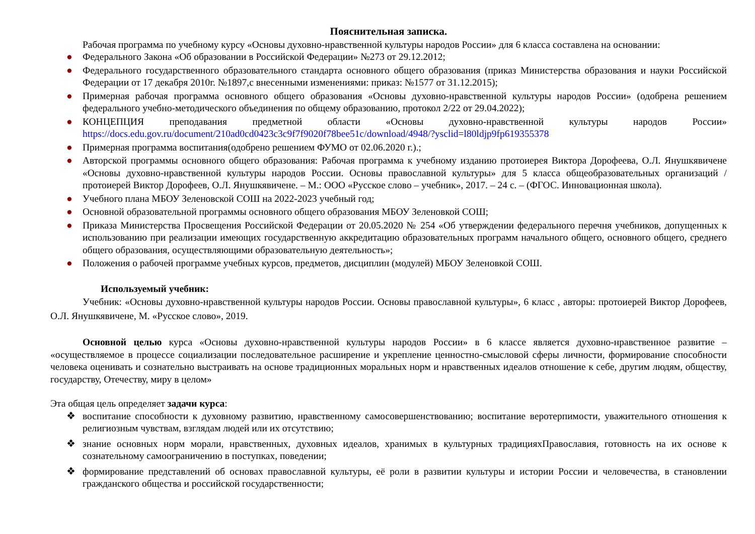Пояснительная записка.
Рабочая программа по учебному курсу «Основы духовно-нравственной культуры народов России» для 6 класса составлена на основании:
● Федерального Закона «Об образовании в Российской Федерации» №273 от 29.12.2012;
● Федерального государственного образовательного стандарта основного общего образования (приказ Министерства образования и науки Российской Федерации от 17 декабря 2010г. №1897,с внесенными изменениями: приказ: №1577 от 31.12.2015);
● Примерная рабочая программа основного общего образования «Основы духовно-нравственной культуры народов России» (одобрена решением федерального учебно-методического объединения по общему образованию, протокол 2/22 от 29.04.2022);
● КОНЦЕПЦИЯ преподавания предметной области «Основы духовно-нравственной культуры народов России» https://docs.edu.gov.ru/document/210ad0cd0423c3c9f7f9020f78bee51c/download/4948/?ysclid=l80ldjp9fp619355378
● Примерная программа воспитания(одобрено решением ФУМО от 02.06.2020 г.).;
● Авторской программы основного общего образования: Рабочая программа к учебному изданию протоиерея Виктора Дорофеева, О.Л. Янушкявичене «Основы духовно-нравственной культуры народов России. Основы православной культуры» для 5 класса общеобразовательных организаций / протоиерей Виктор Дорофеев, О.Л. Янушкявичене. – М.: ООО «Русское слово – учебник», 2017. – 24 с. – (ФГОС. Инновационная школа).
● Учебного плана МБОУ Зеленовской СОШ на 2022-2023 учебный год;
● Основной образовательной программы основного общего образования МБОУ Зеленовкой СОШ;
● Приказа Министерства Просвещения Российской Федерации от 20.05.2020 № 254 «Об утверждении федерального перечня учебников, допущенных к использованию при реализации имеющих государственную аккредитацию образовательных программ начального общего, основного общего, среднего общего образования, осуществляющими образовательную деятельность»;
● Положения о рабочей программе учебных курсов, предметов, дисциплин (модулей) МБОУ Зеленовкой СОШ.
Используемый учебник:
Учебник: «Основы духовно-нравственной культуры народов России. Основы православной культуры», 6 класс , авторы: протоиерей Виктор Дорофеев, О.Л. Янушкявичене, М. «Русское слово», 2019.
Основной целью курса «Основы духовно-нравственной культуры народов России» в 6 классе является духовно-нравственное развитие – «осуществляемое в процессе социализации последовательное расширение и укрепление ценностно-смысловой сферы личности, формирование способности человека оценивать и сознательно выстраивать на основе традиционных моральных норм и нравственных идеалов отношение к себе, другим людям, обществу, государству, Отечеству, миру в целом»
Эта общая цель определяет задачи курса:
❖ воспитание способности к духовному развитию, нравственному самосовершенствованию; воспитание веротерпимости, уважительного отношения к религиозным чувствам, взглядам людей или их отсутствию;
❖ знание основных норм морали, нравственных, духовных идеалов, хранимых в культурных традицияхПравославия, готовность на их основе к сознательному самоограничению в поступках, поведении;
❖ формирование представлений об основах православной культуры, её роли в развитии культуры и истории России и человечества, в становлении гражданского общества и российской государственности;